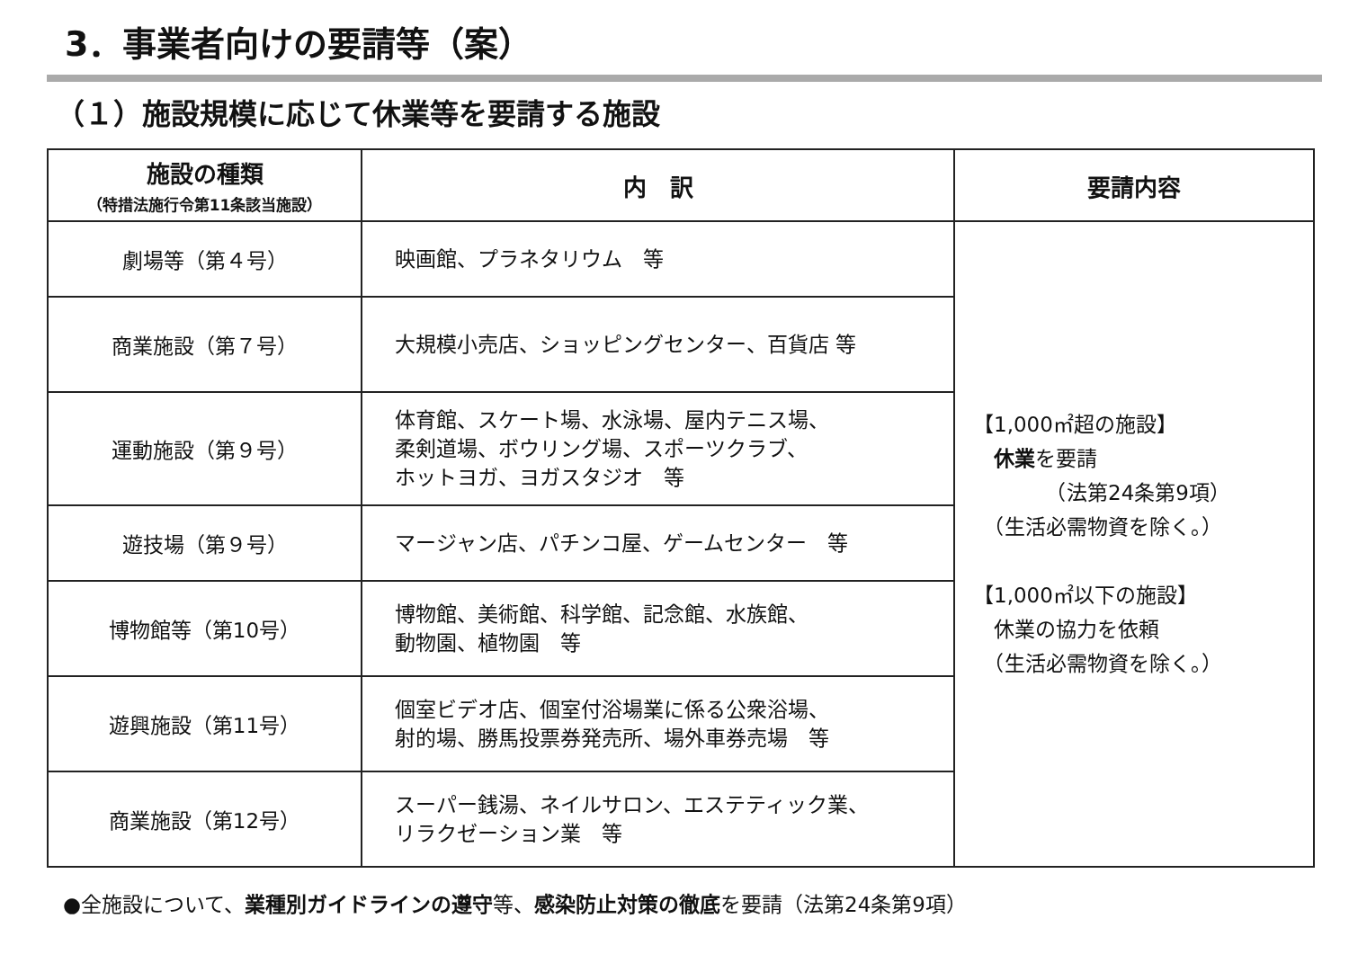3．事業者向けの要請等（案）
（１）施設規模に応じて休業等を要請する施設
| 施設の種類 （特措法施行令第11条該当施設） | 内 訳 | 要請内容 |
| --- | --- | --- |
| 劇場等（第４号） | 映画館、プラネタリウム 等 | 【1,000㎡超の施設】 休業 を要請 （法第24条第9項） （生活必需物資を除く。） 【1,000㎡以下の施設】 休業の協力を依頼 （生活必需物資を除く。） |
| 商業施設（第７号） | 大規模小売店、ショッピングセンター、百貨店 等 | |
| 運動施設（第９号） | 体育館、スケート場、水泳場、屋内テニス場、 柔剣道場、ボウリング場、スポーツクラブ、 ホットヨガ、ヨガスタジオ 等 | |
| 遊技場（第９号） | マージャン店、パチンコ屋、ゲームセンター 等 | |
| 博物館等（第10号） | 博物館、美術館、科学館、記念館、水族館、 動物園、植物園 等 | |
| 遊興施設（第11号） | 個室ビデオ店、個室付浴場業に係る公衆浴場、 射的場、勝馬投票券発売所、場外車券売場 等 | |
| 商業施設（第12号） | スーパー銭湯、ネイルサロン、エステティック業、 リラクゼーション業 等 | |
●全施設について、業種別ガイドラインの遵守等、感染防止対策の徹底を要請（法第24条第9項）